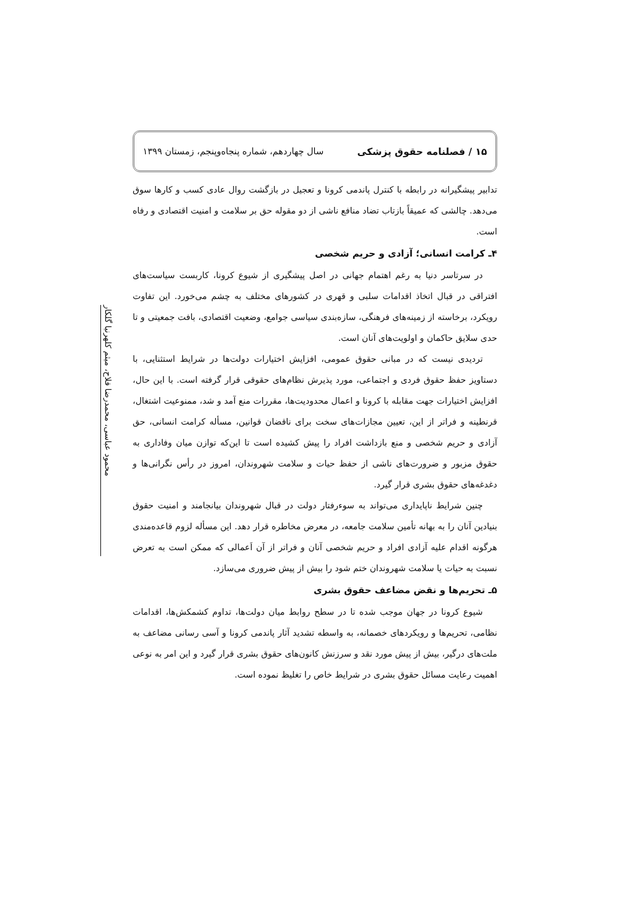۱۵ / فصلنامه حقوق پزشکی سال چهاردهم، شماره پنجاه‌وپنجم، زمستان ۱۳۹۹
محمود عباسی، محمدرضا فلاح، میثم کلهرنیا گلکار
تدابیر پیشگیرانه در رابطه با کنترل پاندمی کرونا و تعجیل در بازگشت روال عادی کسب و کارها سوق می‌دهد. چالشی که عمیقاً بازتاب تضاد منافع ناشی از دو مقوله حق بر سلامت و امنیت اقتصادی و رفاه است.
۴ـ کرامت انسانی؛ آزادی و حریم شخصی
در سرتاسر دنیا به رغم اهتمام جهانی در اصل پیشگیری از شیوع کرونا، کاربست سیاست‌های افتراقی در قبال اتخاذ اقدامات سلبی و قهری در کشورهای مختلف به چشم می‌خورد. این تفاوت رویکرد، برخاسته از زمینه‌های فرهنگی، سازه‌بندی سیاسی جوامع، وضعیت اقتصادی، بافت جمعیتی و تا حدی سلایق حاکمان و اولویت‌های آنان است.
تردیدی نیست که در مبانی حقوق عمومی، افزایش اختیارات دولت‌ها در شرایط استثنایی، با دستاویز حفظ حقوق فردی و اجتماعی، مورد پذیرش نظام‌های حقوقی قرار گرفته است. با این حال، افزایش اختیارات جهت مقابله با کرونا و اعمال محدودیت‌ها، مقررات منع آمد و شد، ممنوعیت اشتغال، قرنطینه و فراتر از این، تعیین مجازات‌های سخت برای ناقضان قوانین، مسأله کرامت انسانی، حق آزادی و حریم شخصی و منع بازداشت افراد را پیش کشیده است تا این‌که توازن میان وفاداری به حقوق مزبور و ضرورت‌های ناشی از حفظ حیات و سلامت شهروندان، امروز در رأس نگرانی‌ها و دغدغه‌های حقوق بشری قرار گیرد.
چنین شرایط ناپایداری می‌تواند به سوءرفتار دولت در قبال شهروندان بیانجامند و امنیت حقوق بنیادین آنان را به بهانه تأمین سلامت جامعه، در معرض مخاطره قرار دهد. این مسأله لزوم قاعده‌مندی هرگونه اقدام علیه آزادی افراد و حریم شخصی آنان و فراتر از آن اَعمالی که ممکن است به تعرض نسبت به حیات یا سلامت شهروندان ختم شود را بیش از پیش ضروری می‌سازد.
۵ـ تحریم‌ها و نقض مضاعف حقوق بشری
شیوع کرونا در جهان موجب شده تا در سطح روابط میان دولت‌ها، تداوم کشمکش‌ها، اقدامات نظامی، تحریم‌ها و رویکردهای خصمانه، به واسطه تشدید آثار پاندمی کرونا و آسی رسانی مضاعف به ملت‌های درگیر، بیش از پیش مورد نقد و سرزنش کانون‌های حقوق بشری قرار گیرد و این امر به نوعی اهمیت رعایت مسائل حقوق بشری در شرایط خاص را تغلیظ نموده است.